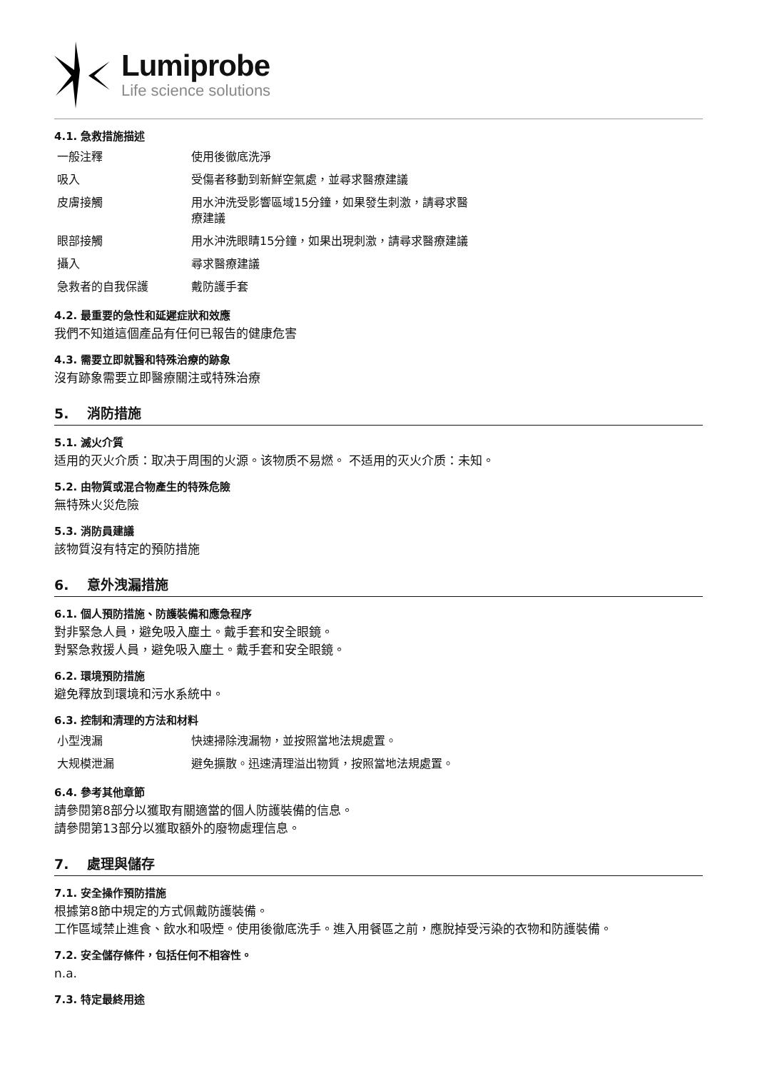Lumiprobe
Life science solutions
4.1. 急救措施描述
| 一般注釋 | 使用後徹底洗淨 |
| 吸入 | 受傷者移動到新鮮空氣處，並尋求醫療建議 |
| 皮膚接觸 | 用水沖洗受影響區域15分鐘，如果發生刺激，請尋求醫療建議 |
| 眼部接觸 | 用水沖洗眼睛15分鐘，如果出現刺激，請尋求醫療建議 |
| 攝入 | 尋求醫療建議 |
| 急救者的自我保護 | 戴防護手套 |
4.2. 最重要的急性和延遲症狀和效應
我們不知道這個產品有任何已報告的健康危害
4.3. 需要立即就醫和特殊治療的跡象
沒有跡象需要立即醫療關注或特殊治療
5. 消防措施
5.1. 滅火介質
适用的灭火介质：取决于周围的火源。该物质不易燃。 不适用的灭火介质：未知。
5.2. 由物質或混合物產生的特殊危險
無特殊火災危險
5.3. 消防員建議
該物質沒有特定的預防措施
6. 意外洩漏措施
6.1. 個人預防措施、防護裝備和應急程序
對非緊急人員，避免吸入塵土。戴手套和安全眼鏡。
對緊急救援人員，避免吸入塵土。戴手套和安全眼鏡。
6.2. 環境預防措施
避免釋放到環境和污水系統中。
6.3. 控制和清理的方法和材料
| 小型洩漏 | 快速掃除洩漏物，並按照當地法規處置。 |
| 大规模泄漏 | 避免擴散。迅速清理溢出物質，按照當地法規處置。 |
6.4. 參考其他章節
請參閱第8部分以獲取有關適當的個人防護裝備的信息。
請參閱第13部分以獲取額外的廢物處理信息。
7. 處理與儲存
7.1. 安全操作預防措施
根據第8節中規定的方式佩戴防護裝備。
工作區域禁止進食、飲水和吸煙。使用後徹底洗手。進入用餐區之前，應脫掉受污染的衣物和防護裝備。
7.2. 安全儲存條件，包括任何不相容性。
n.a.
7.3. 特定最終用途